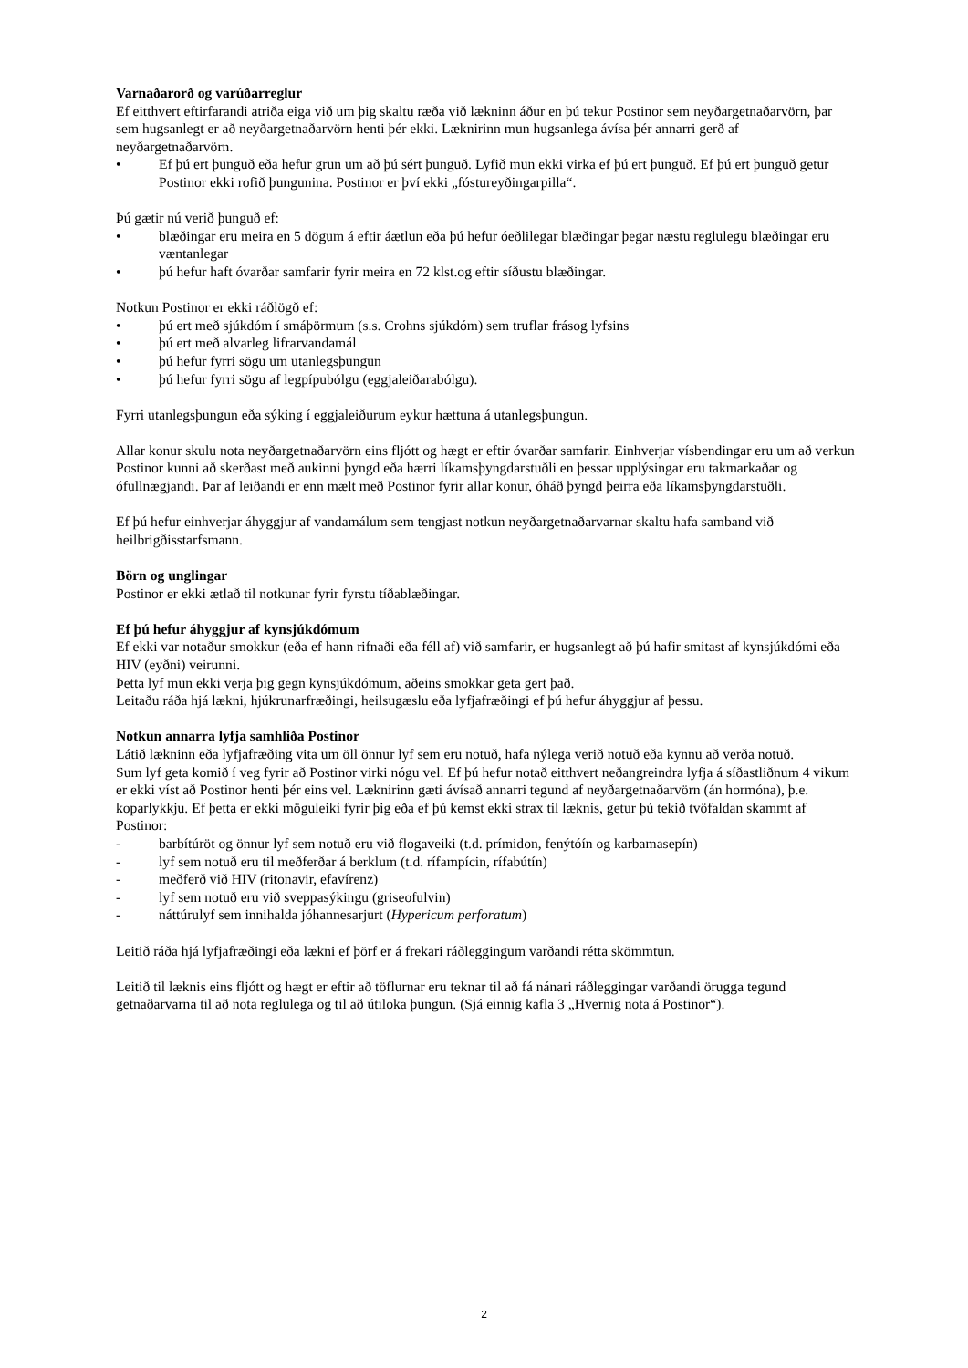Varnaðarorð og varúðarreglur
Ef eitthvert eftirfarandi atriða eiga við um þig skaltu ræða við lækninn áður en þú tekur Postinor sem neyðargetnaðarvörn, þar sem hugsanlegt er að neyðargetnaðarvörn henti þér ekki. Læknirinn mun hugsanlega ávísa þér annarri gerð af neyðargetnaðarvörn.
• Ef þú ert þunguð eða hefur grun um að þú sért þunguð. Lyfið mun ekki virka ef þú ert þunguð. Ef þú ert þunguð getur Postinor ekki rofið þungunina. Postinor er því ekki „fóstureyðingarpilla“.
Þú gætir nú verið þunguð ef:
• blæðingar eru meira en 5 dögum á eftir áætlun eða þú hefur óeðlilegar blæðingar þegar næstu reglulegu blæðingar eru væntanlegar
• þú hefur haft óvarðar samfarir fyrir meira en 72 klst.og eftir síðustu blæðingar.
Notkun Postinor er ekki ráðlögð ef:
• þú ert með sjúkdóm í smáþörmum (s.s. Crohns sjúkdóm) sem truflar frásog lyfsins
• þú ert með alvarleg lifrarvandamál
• þú hefur fyrri sögu um utanlegsþungun
• þú hefur fyrri sögu af legpípubólgu (eggjaleiðarabólgu).
Fyrri utanlegsþungun eða sýking í eggjaleiðurum eykur hættuna á utanlegsþungun.
Allar konur skulu nota neyðargetnaðarvörn eins fljótt og hægt er eftir óvarðar samfarir. Einhverjar vísbendingar eru um að verkun Postinor kunni að skerðast með aukinni þyngd eða hærri líkamsþyngdarstuðli en þessar upplýsingar eru takmarkaðar og ófullnægjandi. Þar af leiðandi er enn mælt með Postinor fyrir allar konur, óháð þyngd þeirra eða líkamsþyngdarstuðli.
Ef þú hefur einhverjar áhyggjur af vandamálum sem tengjast notkun neyðargetnaðarvarnar skaltu hafa samband við heilbrigðisstarfsmann.
Börn og unglingar
Postinor er ekki ætlað til notkunar fyrir fyrstu tíðablæðingar.
Ef þú hefur áhyggjur af kynsjúkdómum
Ef ekki var notaður smokkur (eða ef hann rifnaði eða féll af) við samfarir, er hugsanlegt að þú hafir smitast af kynsjúkdómi eða HIV (eyðni) veirunni.
Þetta lyf mun ekki verja þig gegn kynsjúkdómum, aðeins smokkar geta gert það.
Leitaðu ráða hjá lækni, hjúkrunarfræðingi, heilsugæslu eða lyfjafræðingi ef þú hefur áhyggjur af þessu.
Notkun annarra lyfja samhliða Postinor
Látið lækninn eða lyfjafræðing vita um öll önnur lyf sem eru notuð, hafa nýlega verið notuð eða kynnu að verða notuð.
Sum lyf geta komið í veg fyrir að Postinor virki nógu vel. Ef þú hefur notað eitthvert neðangreindra lyfja á síðastliðnum 4 vikum er ekki víst að Postinor henti þér eins vel. Læknirinn gæti ávísað annarri tegund af neyðargetnaðarvörn (án hormóna), þ.e. koparlykkju. Ef þetta er ekki möguleiki fyrir þig eða ef þú kemst ekki strax til læknis, getur þú tekið tvöfaldan skammt af Postinor:
- barbítúröt og önnur lyf sem notuð eru við flogaveiki (t.d. prímidon, fenýtóín og karbamasepín)
- lyf sem notuð eru til meðferðar á berklum (t.d. rífampícin, rífabútín)
- meðferð við HIV (ritonavir, efavírenz)
- lyf sem notuð eru við sveppasýkingu (griseofulvin)
- náttúrulyf sem innihalda jóhannesarjurt (Hypericum perforatum)
Leitið ráða hjá lyfjafræðingi eða lækni ef þörf er á frekari ráðleggingum varðandi rétta skömmtun.
Leitið til læknis eins fljótt og hægt er eftir að töflurnar eru teknar til að fá nánari ráðleggingar varðandi örugga tegund getnaðarvarna til að nota reglulega og til að útiloka þungun. (Sjá einnig kafla 3 „Hvernig nota á Postinor“).
2